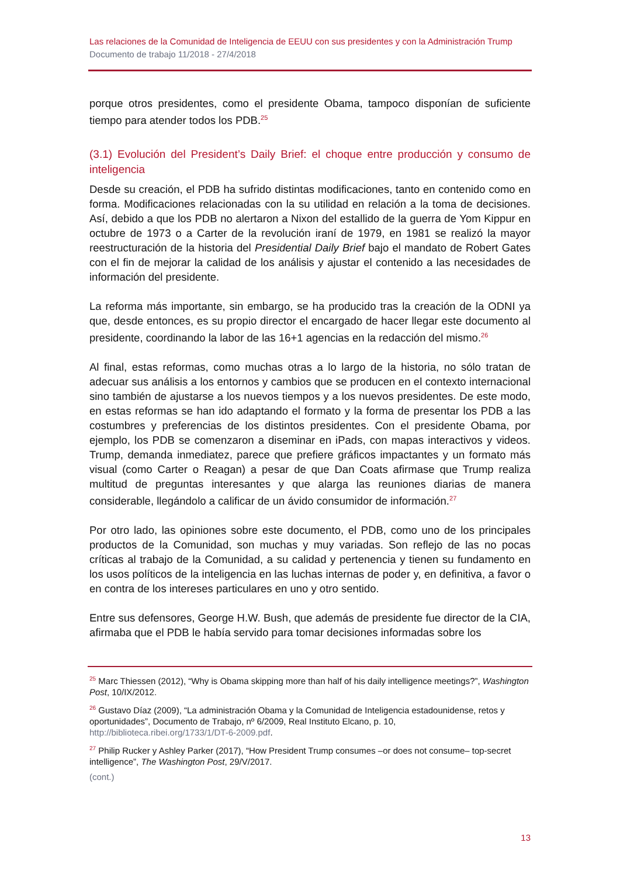Las relaciones de la Comunidad de Inteligencia de EEUU con sus presidentes y con la Administración Trump
Documento de trabajo 11/2018 - 27/4/2018
porque otros presidentes, como el presidente Obama, tampoco disponían de suficiente tiempo para atender todos los PDB.<sup>25</sup>
(3.1) Evolución del President’s Daily Brief: el choque entre producción y consumo de inteligencia
Desde su creación, el PDB ha sufrido distintas modificaciones, tanto en contenido como en forma. Modificaciones relacionadas con la su utilidad en relación a la toma de decisiones. Así, debido a que los PDB no alertaron a Nixon del estallido de la guerra de Yom Kippur en octubre de 1973 o a Carter de la revolución iraní de 1979, en 1981 se realizó la mayor reestructuración de la historia del Presidential Daily Brief bajo el mandato de Robert Gates con el fin de mejorar la calidad de los análisis y ajustar el contenido a las necesidades de información del presidente.
La reforma más importante, sin embargo, se ha producido tras la creación de la ODNI ya que, desde entonces, es su propio director el encargado de hacer llegar este documento al presidente, coordinando la labor de las 16+1 agencias en la redacción del mismo.<sup>26</sup>
Al final, estas reformas, como muchas otras a lo largo de la historia, no sólo tratan de adecuar sus análisis a los entornos y cambios que se producen en el contexto internacional sino también de ajustarse a los nuevos tiempos y a los nuevos presidentes. De este modo, en estas reformas se han ido adaptando el formato y la forma de presentar los PDB a las costumbres y preferencias de los distintos presidentes. Con el presidente Obama, por ejemplo, los PDB se comenzaron a diseminar en iPads, con mapas interactivos y videos. Trump, demanda inmediatez, parece que prefiere gráficos impactantes y un formato más visual (como Carter o Reagan) a pesar de que Dan Coats afirmase que Trump realiza multitud de preguntas interesantes y que alarga las reuniones diarias de manera considerable, llegándolo a calificar de un ávido consumidor de información.<sup>27</sup>
Por otro lado, las opiniones sobre este documento, el PDB, como uno de los principales productos de la Comunidad, son muchas y muy variadas. Son reflejo de las no pocas críticas al trabajo de la Comunidad, a su calidad y pertenencia y tienen su fundamento en los usos políticos de la inteligencia en las luchas internas de poder y, en definitiva, a favor o en contra de los intereses particulares en uno y otro sentido.
Entre sus defensores, George H.W. Bush, que además de presidente fue director de la CIA, afirmaba que el PDB le había servido para tomar decisiones informadas sobre los
<sup>25</sup> Marc Thiessen (2012), “Why is Obama skipping more than half of his daily intelligence meetings?”, Washington Post, 10/IX/2012.
<sup>26</sup> Gustavo Díaz (2009), “La administración Obama y la Comunidad de Inteligencia estadounidense, retos y oportunidades”, Documento de Trabajo, nº 6/2009, Real Instituto Elcano, p. 10, http://biblioteca.ribei.org/1733/1/DT-6-2009.pdf.
<sup>27</sup> Philip Rucker y Ashley Parker (2017), “How President Trump consumes –or does not consume– top-secret intelligence”, The Washington Post, 29/V/2017.
(cont.)
13